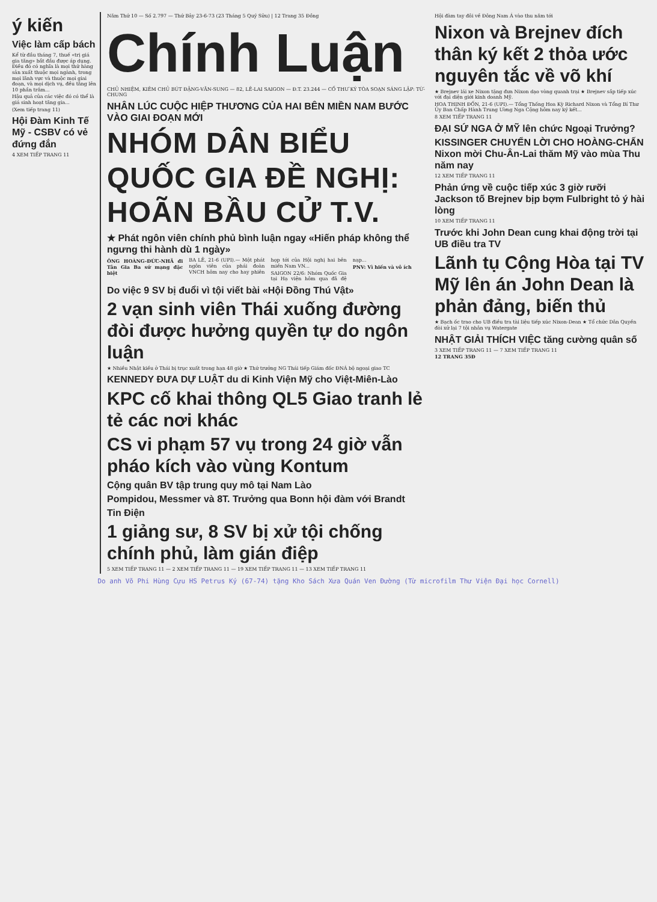ý kiến
Việc làm cấp bách
Kể từ đầu tháng 7, thuế «trị giá gia tăng» bắt đầu được áp dụng. Điều đó có nghĩa là mọi thứ hàng sản xuất thuộc mọi ngành, trong mọi lãnh vực và thuộc mọi giai đoạn, và mọi dịch vụ, đều tăng lên 10 phần trăm...
Hậu quả của các việc đó có thể là giá sinh hoạt tăng gia...
(Xem tiếp trang 11)
Hội Đàm Kinh Tế Mỹ - CSBV có vẻ đứng đắn
4 XEM TIẾP TRANG 11
Năm Thứ 10 — Số 2.797 — Thứ Bảy 23-6-73 (23 Tháng 5 Quý Sửu) | 12 Trang 35 Đồng
Chính Luận
CHỦ NHIỆM, KIÊM CHỦ BÚT ĐẶNG-VĂN-SUNG — 82, LÊ-LAI SAIGON — Đ.T. 23.244 — CỐ THƯ KÝ TÒA SOẠN SÁNG LẬP: TỪ-CHUNG
NHÂN LÚC CUỘC HIỆP THƯƠNG CỦA HAI BÊN MIỀN NAM BƯỚC VÀO GIAI ĐOẠN MỚI
NHÓM DÂN BIỂU QUỐC GIA ĐỀ NGHỊ: HOÃN BẦU CỬ T.V.
★ Phát ngôn viên chính phủ bình luận ngay «Hiến pháp không thể ngưng thi hành dù 1 ngày»
ÔNG HOÀNG-ĐỨC-NHÃ đi Tân Gia Ba sứ mạng đặc biệt
BA LÊ, 21-6 (UPI).— Một phát ngôn viên của phái đoàn VNCH hôm nay cho hay phiên họp tới của Hội nghị hai bên miền Nam VN...
SAIGON 22/6: Nhóm Quốc Gia tại Hạ viện hôm qua đã đệ nạp...
PNV: Vì hiến và vô ích
Do việc 9 SV bị đuổi vì tội viết bài «Hội Đồng Thú Vật»
2 vạn sinh viên Thái xuống đường đòi được hưởng quyền tự do ngôn luận
★ Nhiều Nhật kiều ở Thái bị trục xuất trong hạn 48 giờ ★ Thứ trưởng NG Thái tiếp Giám đốc ĐNÁ bộ ngoại giao TC
KENNEDY ĐƯA DỰ LUẬT du di Kinh Viện Mỹ cho Việt-Miên-Lào
KPC cố khai thông QL5 Giao tranh lẻ tẻ các nơi khác
CS vi phạm 57 vụ trong 24 giờ vẫn pháo kích vào vùng Kontum
Cộng quân BV tập trung quy mô tại Nam Lào
Pompidou, Messmer và 8T. Trưởng qua Bonn hội đàm với Brandt
Tin Điện
1 giảng sư, 8 SV bị xử tội chống chính phủ, làm gián điệp
5 XEM TIẾP TRANG 11 — 2 XEM TIẾP TRANG 11 — 19 XEM TIẾP TRANG 11 — 13 XEM TIẾP TRANG 11
Hội đàm tay đôi về Đông Nam Á vào thu năm tới
Nixon và Brejnev đích thân ký kết 2 thỏa ước nguyên tắc về võ khí
★ Brejnev lái xe Nixon tặng đưa Nixon dạo vòng quanh trại ★ Brejnev sắp tiếp xúc với đại diện giới kinh doanh Mỹ.
HOA THỊNH ĐỐN, 21-6 (UPI).— Tổng Thống Hoa Kỳ Richard Nixon và Tổng Bí Thư Ủy Ban Chấp Hành Trung Ương Nga Cộng hôm nay ký kết...
8 XEM TIẾP TRANG 11
ĐẠI SỨ NGA Ở MỸ lên chức Ngoại Trưởng?
KISSINGER CHUYỂN LỜI CHO HOÀNG-CHẤN Nixon mời Chu-Ân-Lai thăm Mỹ vào mùa Thu năm nay
12 XEM TIẾP TRANG 11
Phản ứng về cuộc tiếp xúc 3 giờ rưỡi Jackson tố Brejnev bịp bợm Fulbright tỏ ý hài lòng
10 XEM TIẾP TRANG 11
Trước khi John Dean cung khai động trời tại UB điều tra TV
Lãnh tụ Cộng Hòa tại TV Mỹ lên án John Dean là phản đảng, biến thủ
★ Bạch ốc trao cho UB điều tra tài liệu tiếp xúc Nixon-Dean ★ Tổ chức Dân Quyền đòi xử lại 7 tội nhân vụ Watergate
NHẬT GIẢI THÍCH VIỆC tăng cường quân số
3 XEM TIẾP TRANG 11 — 7 XEM TIẾP TRANG 11
12 TRANG 35Đ
Do anh Võ Phi Hùng Cựu HS Petrus Ký (67-74) tặng Kho Sách Xưa Quán Ven Đường (Từ microfilm Thư Viện Đại học Cornell)